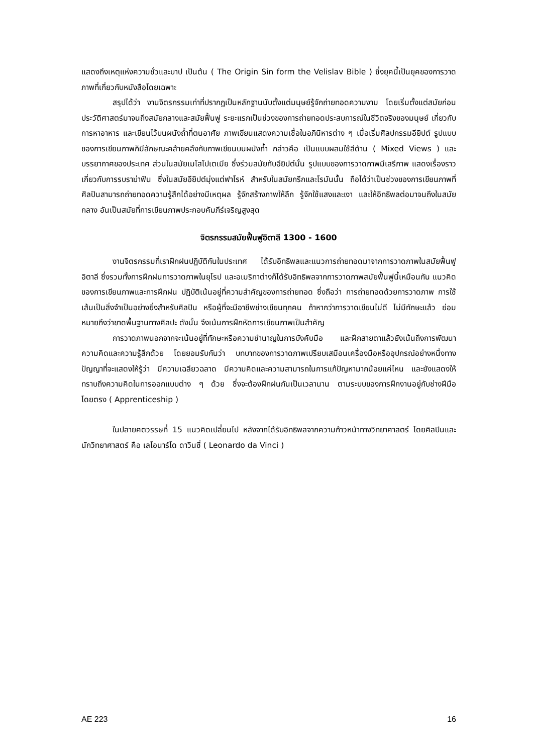แสดงถึงเหตุแห่งความชั่วและบาป เป็นต้น ( The Origin Sin form the Velislav Bible ) ซึ่งยุคนี้เป็นยุคของการวาดภาพที่เกี่ยวกับหนังสือโดยเฉพาะ
สรุปได้ว่า งานจิตรกรรมเท่าที่ปรากฏเป็นหลักฐานนับตั้งแต่มนุษย์รู้จักถ่ายทอดความงาม โดยเริ่มตั้งแต่สมัยก่อนประวัติศาสตร์มาจนถึงสมัยกลางและสมัยฟื้นฟู ระยะแรกเป็นช่วงของการถ่ายทอดประสบการณ์ในชีวิตจริงของมนุษย์ เกี่ยวกับการหาอาหาร และเขียนไว้บนผนังถ้ำที่ตนอาศัย ภาพเขียนแสดงความเชื่อในอภินิหารต่าง ๆ เมื่อเริ่มศิลปกรรมอียิปต์ รูปแบบของการเขียนภาพก็มีลักษณะคล้ายคลึงกับภาพเขียนบนผนังถ้ำ กล่าวคือ เป็นแบบผสมใช้สีด้าน ( Mixed Views ) และบรรยากาศของประเทศ ส่วนในสมัยเมโสโปเตเมีย ซึ่งร่วมสมัยกับอียิปต์นั้น รูปแบบของการวาดภาพมีเสรีภาพ แสดงเรื่องราวเกี่ยวกับการรบราฆ่าฟัน ซึ่งในสมัยอียิปต์มุ่งแต่ฟาโรห์ สำหรับในสมัยกรีกและโรมันนั้น ถือได้ว่าเป็นช่วงของการเขียนภาพที่ศิลปินสามารถถ่ายทอดความรู้สึกได้อย่างมีเหตุผล รู้จักสร้างภาพให้ลึก รู้จักใช้แสงและเงา และให้อิทธิพลต่อมาจนถึงในสมัยกลาง อันเป็นสมัยที่การเขียนภาพประกอบคัมภีร์เจริญสูงสุด
จิตรกรรมสมัยฟื้นฟูอิตาลี 1300 - 1600
งานจิตรกรรมที่เราฝึกฝนปฏิบัติกันในประเทศ ได้รับอิทธิพลและแนวการถ่ายทอดมาจากการวาดภาพในสมัยฟื้นฟูอิตาลี ซึ่งรวมทั้งการฝึกฝนการวาดภาพในยุโรป และอเมริกาต่างก็ได้รับอิทธิพลจากการวาดภาพสมัยฟื้นฟูนี้เหมือนกัน แนวคิดของการเขียนภาพและการฝึกฝน ปฏิบัติเน้นอยู่ที่ความสำคัญของการถ่ายทอด ซึ่งถือว่า การถ่ายทอดด้วยการวาดภาพ การใช้เส้นเป็นสิ่งจำเป็นอย่างยิ่งสำหรับศิลปิน หรือผู้ที่จะมีอาชีพช่างเขียนทุกคน ถ้าหากว่าการวาดเขียนไม่ดี ไม่มีทักษะแล้ว ย่อมหมายถึงว่าขาดพื้นฐานทางศิลปะ ดังนั้น จึงเน้นการฝึกหัดการเขียนภาพเป็นสำคัญ
การวาดภาพนอกจากจะเน้นอยู่ที่ทักษะหรือความชำนาญในการบังคับมือ และฝึกสายตาแล้วยังเน้นถึงการพัฒนาความคิดและความรู้สึกด้วย โดยยอมรับกันว่า บทบาทของการวาดภาพเปรียบเสมือนเครื่องมือหรืออุปกรณ์อย่างหนึ่งทางปัญญาที่จะแสดงให้รู้ว่า มีความเฉลียวฉลาด มีความคิดและความสามารถในการแก้ปัญหามากน้อยแค่ไหน และยังแสดงให้ทราบถึงความคิดในการออกแบบต่าง ๆ ด้วย ซึ่งจะต้องฝึกฝนกันเป็นเวลานาน ตามระบบของการฝึกงานอยู่กับช่างฝีมือโดยตรง ( Apprenticeship )
ในปลายศตวรรษที่ 15 แนวคิดเปลี่ยนไป หลังจากได้รับอิทธิพลจากความก้าวหน้าทางวิทยาศาสตร์ โดยศิลปินและนักวิทยาศาสตร์ คือ เลโอนาร์โด ดาวินซี่ ( Leonardo da Vinci )
AE 223 16